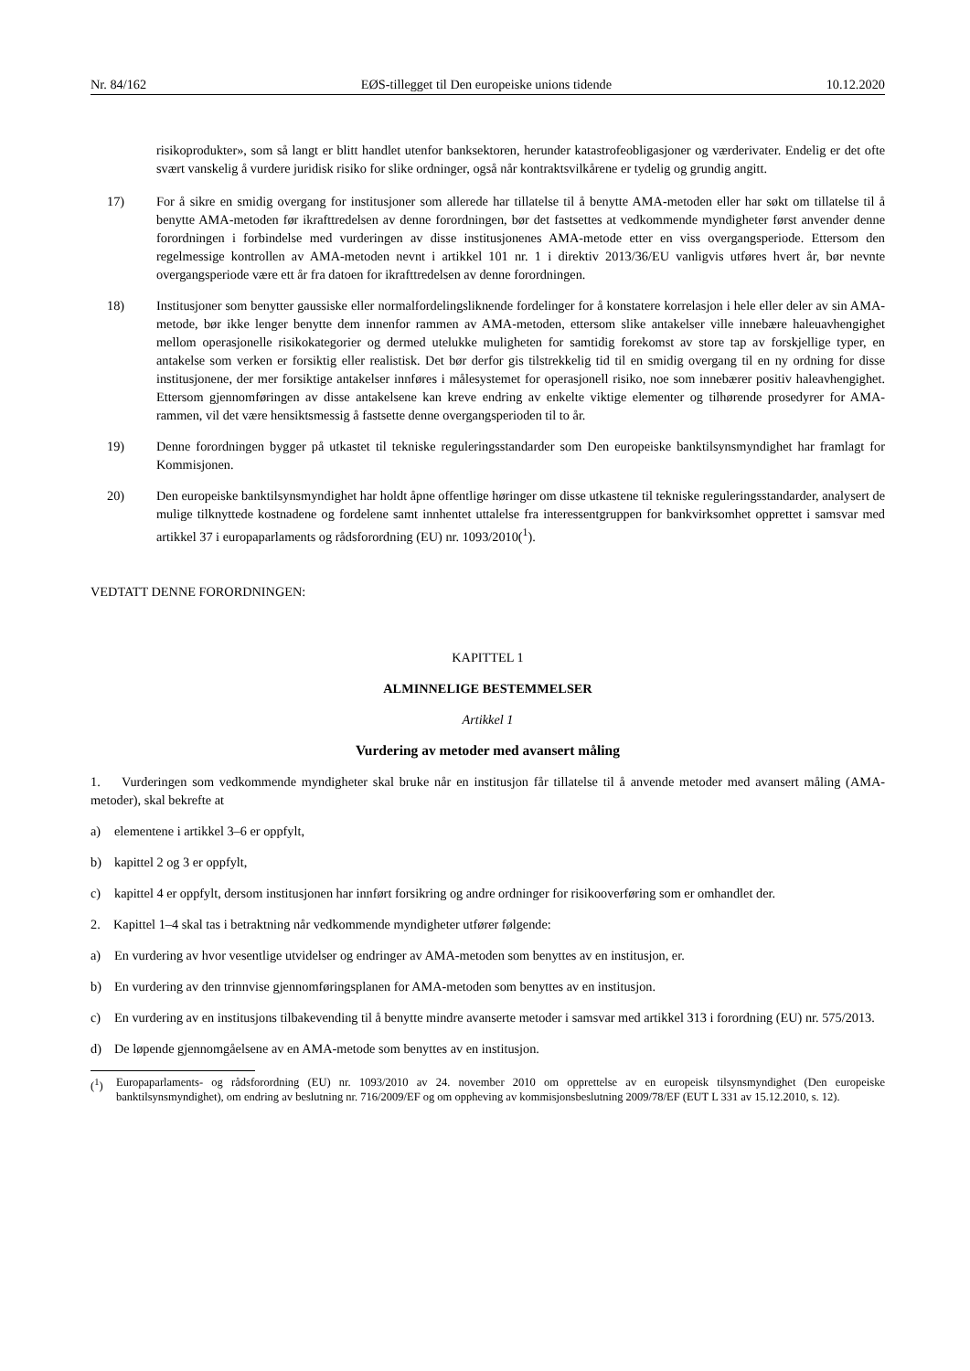Nr. 84/162 EØS-tillegget til Den europeiske unions tidende 10.12.2020
risikoprodukter», som så langt er blitt handlet utenfor banksektoren, herunder katastrofeobligasjoner og værderivater. Endelig er det ofte svært vanskelig å vurdere juridisk risiko for slike ordninger, også når kontraktsvilkårene er tydelig og grundig angitt.
17) For å sikre en smidig overgang for institusjoner som allerede har tillatelse til å benytte AMA-metoden eller har søkt om tillatelse til å benytte AMA-metoden før ikrafttredelsen av denne forordningen, bør det fastsettes at vedkommende myndigheter først anvender denne forordningen i forbindelse med vurderingen av disse institusjonenes AMA-metode etter en viss overgangsperiode. Ettersom den regelmessige kontrollen av AMA-metoden nevnt i artikkel 101 nr. 1 i direktiv 2013/36/EU vanligvis utføres hvert år, bør nevnte overgangsperiode være ett år fra datoen for ikrafttredelsen av denne forordningen.
18) Institusjoner som benytter gaussiske eller normalfordelingsliknende fordelinger for å konstatere korrelasjon i hele eller deler av sin AMA-metode, bør ikke lenger benytte dem innenfor rammen av AMA-metoden, ettersom slike antakelser ville innebære haleuavhengighet mellom operasjonelle risikokategorier og dermed utelukke muligheten for samtidig forekomst av store tap av forskjellige typer, en antakelse som verken er forsiktig eller realistisk. Det bør derfor gis tilstrekkelig tid til en smidig overgang til en ny ordning for disse institusjonene, der mer forsiktige antakelser innføres i målesystemet for operasjonell risiko, noe som innebærer positiv haleavhengighet. Ettersom gjennomføringen av disse antakelsene kan kreve endring av enkelte viktige elementer og tilhørende prosedyrer for AMA-rammen, vil det være hensiktsmessig å fastsette denne overgangsperioden til to år.
19) Denne forordningen bygger på utkastet til tekniske reguleringsstandarder som Den europeiske banktilsynsmyndighet har framlagt for Kommisjonen.
20) Den europeiske banktilsynsmyndighet har holdt åpne offentlige høringer om disse utkastene til tekniske reguleringsstandarder, analysert de mulige tilknyttede kostnadene og fordelene samt innhentet uttalelse fra interessentgruppen for bankvirksomhet opprettet i samsvar med artikkel 37 i europaparlaments og rådsforordning (EU) nr. 1093/2010(<sup>1</sup>).
VEDTATT DENNE FORORDNINGEN:
KAPITTEL 1
ALMINNELIGE BESTEMMELSER
Artikkel 1
Vurdering av metoder med avansert måling
1. Vurderingen som vedkommende myndigheter skal bruke når en institusjon får tillatelse til å anvende metoder med avansert måling (AMA-metoder), skal bekrefte at
a) elementene i artikkel 3–6 er oppfylt,
b) kapittel 2 og 3 er oppfylt,
c) kapittel 4 er oppfylt, dersom institusjonen har innført forsikring og andre ordninger for risikooverføring som er omhandlet der.
2. Kapittel 1–4 skal tas i betraktning når vedkommende myndigheter utfører følgende:
a) En vurdering av hvor vesentlige utvidelser og endringer av AMA-metoden som benyttes av en institusjon, er.
b) En vurdering av den trinnvise gjennomføringsplanen for AMA-metoden som benyttes av en institusjon.
c) En vurdering av en institusjons tilbakevending til å benytte mindre avanserte metoder i samsvar med artikkel 313 i forordning (EU) nr. 575/2013.
d) De løpende gjennomgåelsene av en AMA-metode som benyttes av en institusjon.
(<sup>1</sup>) Europaparlaments- og rådsforordning (EU) nr. 1093/2010 av 24. november 2010 om opprettelse av en europeisk tilsynsmyndighet (Den europeiske banktilsynsmyndighet), om endring av beslutning nr. 716/2009/EF og om oppheving av kommisjonsbeslutning 2009/78/EF (EUT L 331 av 15.12.2010, s. 12).